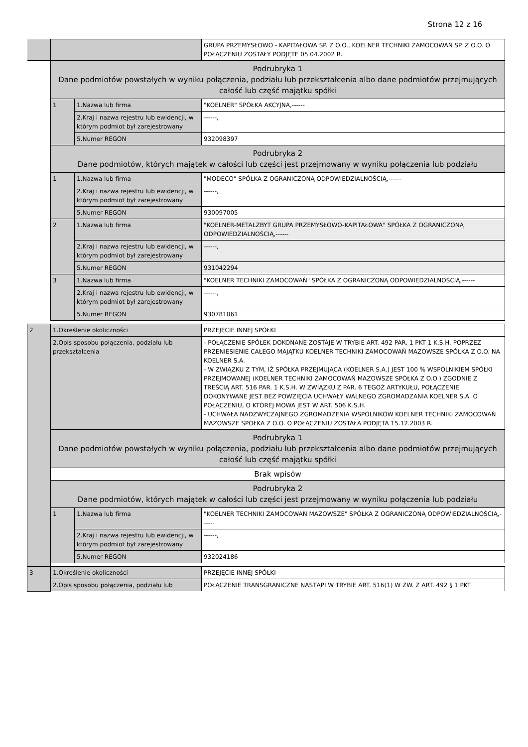Strona 12 z 16
| | | | GRUPA PRZEMYSŁOWO - KAPITAŁOWA SP. Z O.O., KOELNER TECHNIKI ZAMOCOWAŃ SP. Z O.O. O POŁĄCZENIU ZOSTAŁY PODJĘTE 05.04.2002 R. |
| | Podrubryka 1 Dane podmiotów powstałych w wyniku połączenia, podziału lub przekształcenia albo dane podmiotów przejmujących całość lub część majątku spółki | | |
| | 1 | 1.Nazwa lub firma | "KOELNER" SPÓŁKA AKCYJNA,------ |
| | | 2.Kraj i nazwa rejestru lub ewidencji, w którym podmiot był zarejestrowany | ------, |
| | | 5.Numer REGON | 932098397 |
| | Podrubryka 2 Dane podmiotów, których majątek w całości lub części jest przejmowany w wyniku połączenia lub podziału | | |
| | 1 | 1.Nazwa lub firma | "MODECO" SPÓŁKA Z OGRANICZONĄ ODPOWIEDZIALNOŚCIĄ,------ |
| | | 2.Kraj i nazwa rejestru lub ewidencji, w którym podmiot był zarejestrowany | ------, |
| | | 5.Numer REGON | 930097005 |
| | 2 | 1.Nazwa lub firma | "KOELNER-METALZBYT GRUPA PRZEMYSŁOWO-KAPITAŁOWA" SPÓŁKA Z OGRANICZONĄ ODPOWIEDZIALNOŚCIĄ,------ |
| | | 2.Kraj i nazwa rejestru lub ewidencji, w którym podmiot był zarejestrowany | ------, |
| | | 5.Numer REGON | 931042294 |
| | 3 | 1.Nazwa lub firma | "KOELNER TECHNIKI ZAMOCOWAŃ" SPÓŁKA Z OGRANICZONĄ ODPOWIEDZIALNOŚCIĄ,------ |
| | | 2.Kraj i nazwa rejestru lub ewidencji, w którym podmiot był zarejestrowany | ------, |
| | | 5.Numer REGON | 930781061 |
| 2 | 1.Określenie okoliczności | | PRZEJĘCIE INNEJ SPÓŁKI |
| | 2.Opis sposobu połączenia, podziału lub przekształcenia | | - POŁĄCZENIE SPÓŁEK DOKONANE ZOSTAJE W TRYBIE ART. 492 PAR. 1 PKT 1 K.S.H. POPRZEZ PRZENIESIENIE CAŁEGO MAJĄTKU KOELNER TECHNIKI ZAMOCOWAŃ MAZOWSZE SPÓŁKA Z O.O. NA KOELNER S.A. - W ZWIĄZKU Z TYM, IŻ SPÓŁKA PRZEJMUJĄCA (KOELNER S.A.) JEST 100 % WSPÓLNIKIEM SPÓŁKI PRZEJMOWANEJ (KOELNER TECHNIKI ZAMOCOWAŃ MAZOWSZE SPÓŁKA Z O.O.) ZGODNIE Z TREŚCIĄ ART. 516 PAR. 1 K.S.H. W ZWIĄZKU Z PAR. 6 TEGOŻ ARTYKUŁU, POŁĄCZENIE DOKONYWANE JEST BEZ POWZIĘCIA UCHWAŁY WALNEGO ZGROMADZANIA KOELNER S.A. O POŁĄCZENIU, O KTÓREJ MOWA JEST W ART. 506 K.S.H. - UCHWAŁA NADZWYCZAJNEGO ZGROMADZENIA WSPÓLNIKÓW KOELNER TECHNIKI ZAMOCOWAŃ MAZOWSZE SPÓŁKA Z O.O. O POŁĄCZENIU ZOSTAŁA PODJĘTA 15.12.2003 R. |
| | Podrubryka 1 Dane podmiotów powstałych w wyniku połączenia, podziału lub przekształcenia albo dane podmiotów przejmujących całość lub część majątku spółki | | |
| | Brak wpisów | | |
| | Podrubryka 2 Dane podmiotów, których majątek w całości lub części jest przejmowany w wyniku połączenia lub podziału | | |
| | 1 | 1.Nazwa lub firma | "KOELNER TECHNIKI ZAMOCOWAŃ MAZOWSZE" SPÓŁKA Z OGRANICZONĄ ODPOWIEDZIALNOŚCIĄ,------ |
| | | 2.Kraj i nazwa rejestru lub ewidencji, w którym podmiot był zarejestrowany | ------, |
| | | 5.Numer REGON | 932024186 |
| 3 | 1.Określenie okoliczności | | PRZEJĘCIE INNEJ SPÓŁKI |
| | 2.Opis sposobu połączenia, podziału lub | | POŁĄCZENIE TRANSGRANICZNE NASTĄPI W TRYBIE ART. 516(1) W ZW. Z ART. 492 § 1 PKT |